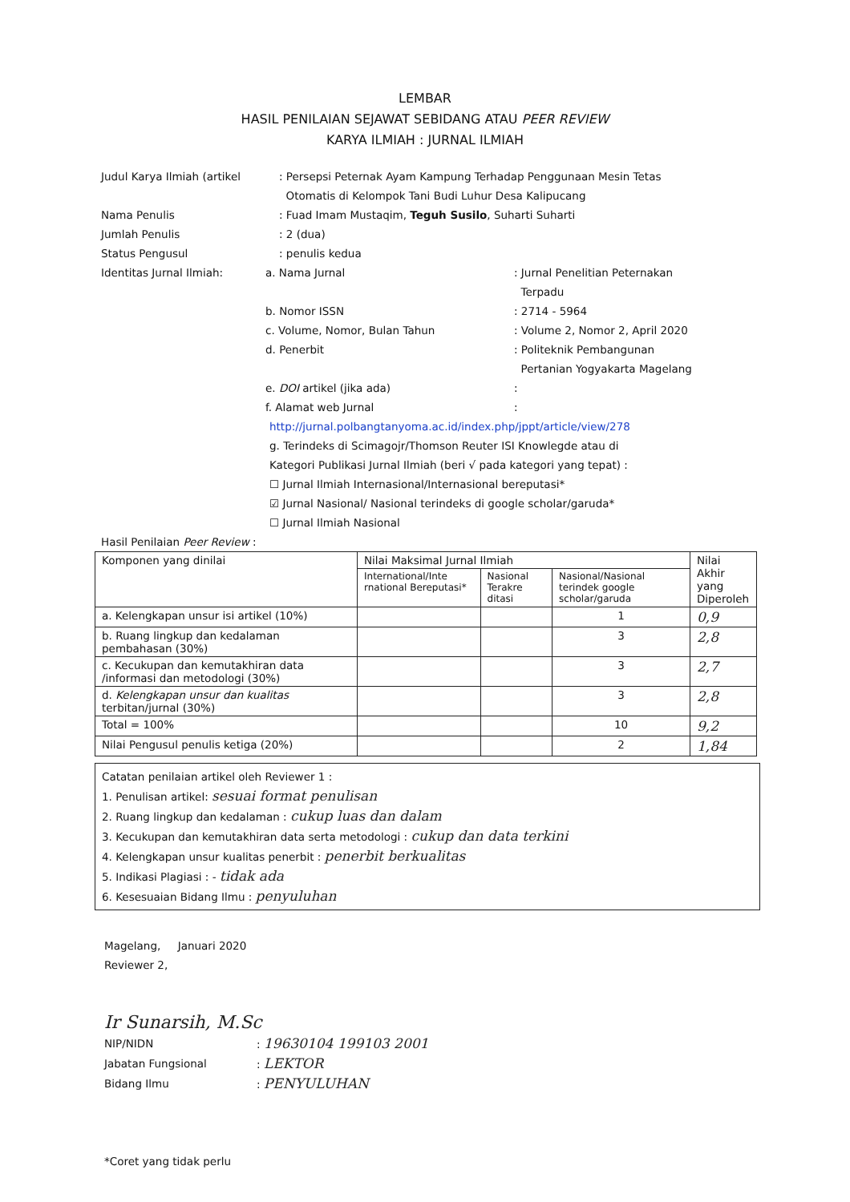LEMBAR
HASIL PENILAIAN SEJAWAT SEBIDANG ATAU PEER REVIEW
KARYA ILMIAH : JURNAL ILMIAH
Judul Karya Ilmiah (artikel : Persepsi Peternak Ayam Kampung Terhadap Penggunaan Mesin Tetas
Otomatis di Kelompok Tani Budi Luhur Desa Kalipucang
Nama Penulis : Fuad Imam Mustaqim, Teguh Susilo, Suharti Suharti
Jumlah Penulis : 2 (dua)
Status Pengusul : penulis kedua
Identitas Jurnal Ilmiah: a. Nama Jurnal : Jurnal Penelitian Peternakan
Terpadu
b. Nomor ISSN : 2714 - 5964
c. Volume, Nomor, Bulan Tahun : Volume 2, Nomor 2, April 2020
d. Penerbit : Politeknik Pembangunan
Pertanian Yogyakarta Magelang
e. DOI artikel (jika ada) :
f. Alamat web Jurnal :
http://jurnal.polbangtanyoma.ac.id/index.php/jppt/article/view/278
g. Terindeks di Scimagojr/Thomson Reuter ISI Knowlegde atau di
Kategori Publikasi Jurnal Ilmiah (beri √ pada kategori yang tepat) :
☐ Jurnal Ilmiah Internasional/Internasional bereputasi*
☑ Jurnal Nasional/ Nasional terindeks di google scholar/garuda*
☐ Jurnal Ilmiah Nasional
Hasil Penilaian Peer Review :
| Komponen yang dinilai | Nilai Maksimal Jurnal Ilmiah | | | Nilai Akhir yang Diperoleh |
| --- | --- | --- | --- | --- |
| | International/Inte rnational Bereputasi* | Nasional Terakre ditasi | Nasional/Nasional terindek google scholar/garuda | |
| a. Kelengkapan unsur isi artikel (10%) | | | 1 | 0,9 |
| b. Ruang lingkup dan kedalaman pembahasan (30%) | | | 3 | 2,8 |
| c. Kecukupan dan kemutakhiran data /informasi dan metodologi (30%) | | | 3 | 2,7 |
| d. Kelengkapan unsur dan kualitas terbitan/jurnal (30%) | | | 3 | 2,8 |
| Total = 100% | | | 10 | 9,2 |
| Nilai Pengusul penulis ketiga (20%) | | | 2 | 1,84 |
Catatan penilaian artikel oleh Reviewer 1 :
1. Penulisan artikel: sesuai format penulisan
2. Ruang lingkup dan kedalaman : cukup luas dan dalam
3. Kecukupan dan kemutakhiran data serta metodologi : cukup dan data terkini
4. Kelengkapan unsur kualitas penerbit : penerbit berkualitas
5. Indikasi Plagiasi : - tidak ada
6. Kesesuaian Bidang Ilmu : penyuluhan
Magelang, Januari 2020
Reviewer 2,
Ir Sunarsih, M.Sc
NIP/NIDN : 19630104 199103 2001
Jabatan Fungsional : LEKTOR
Bidang Ilmu : PENYULUHAN
*Coret yang tidak perlu